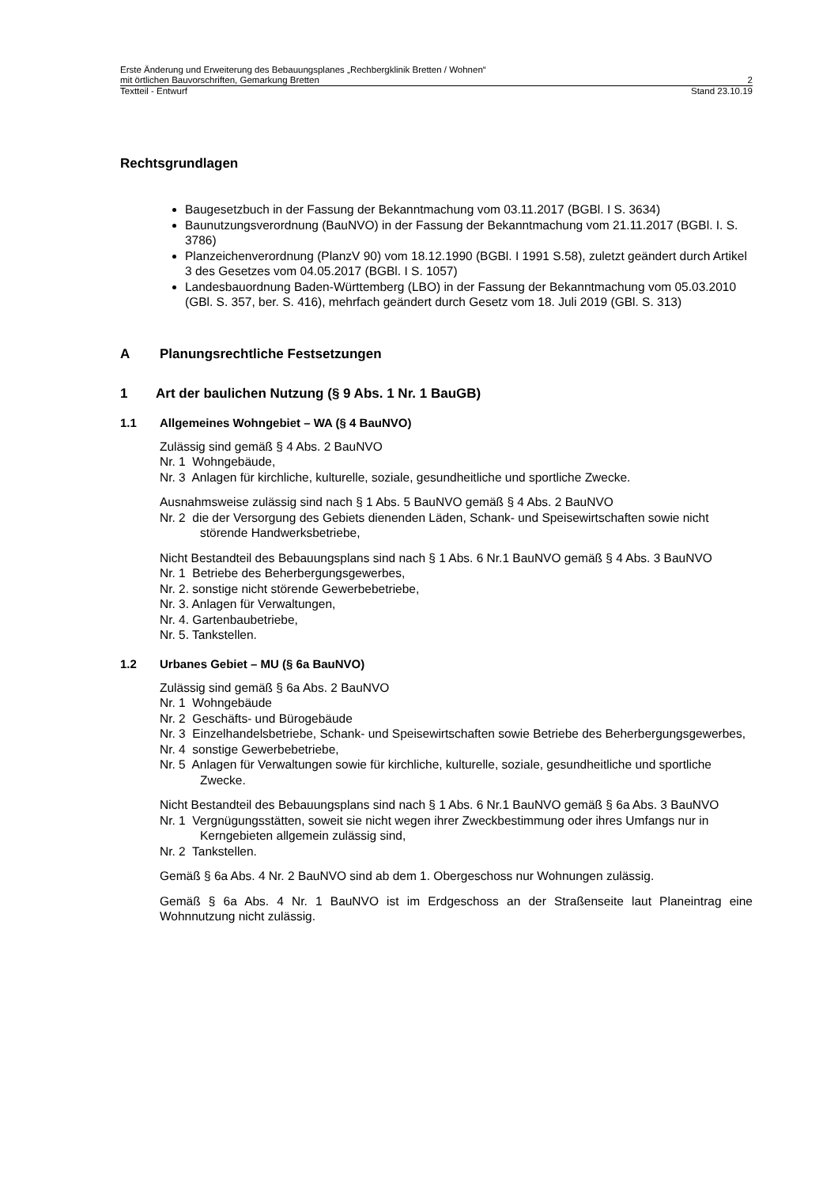Erste Änderung und Erweiterung des Bebauungsplanes „Rechbergklinik Bretten / Wohnen“
mit örtlichen Bauvorschriften, Gemarkung Bretten 2
Textteil - Entwurf Stand 23.10.19
Rechtsgrundlagen
Baugesetzbuch in der Fassung der Bekanntmachung vom 03.11.2017 (BGBl. I S. 3634)
Baunutzungsverordnung (BauNVO) in der Fassung der Bekanntmachung vom 21.11.2017 (BGBl. I. S. 3786)
Planzeichenverordnung (PlanzV 90) vom 18.12.1990 (BGBl. I 1991 S.58), zuletzt geändert durch Artikel 3 des Gesetzes vom 04.05.2017 (BGBl. I S. 1057)
Landesbauordnung Baden-Württemberg (LBO) in der Fassung der Bekanntmachung vom 05.03.2010 (GBl. S. 357, ber. S. 416), mehrfach geändert durch Gesetz vom 18. Juli 2019 (GBl. S. 313)
A Planungsrechtliche Festsetzungen
1 Art der baulichen Nutzung (§ 9 Abs. 1 Nr. 1 BauGB)
1.1 Allgemeines Wohngebiet – WA (§ 4 BauNVO)
Zulässig sind gemäß § 4 Abs. 2 BauNVO
Nr. 1 Wohngebäude,
Nr. 3 Anlagen für kirchliche, kulturelle, soziale, gesundheitliche und sportliche Zwecke.
Ausnahmsweise zulässig sind nach § 1 Abs. 5 BauNVO gemäß § 4 Abs. 2 BauNVO
Nr. 2 die der Versorgung des Gebiets dienenden Läden, Schank- und Speisewirtschaften sowie nicht störende Handwerksbetriebe,
Nicht Bestandteil des Bebauungsplans sind nach § 1 Abs. 6 Nr.1 BauNVO gemäß § 4 Abs. 3 BauNVO
Nr. 1 Betriebe des Beherbergungsgewerbes,
Nr. 2. sonstige nicht störende Gewerbebetriebe,
Nr. 3. Anlagen für Verwaltungen,
Nr. 4. Gartenbaubetriebe,
Nr. 5. Tankstellen.
1.2 Urbanes Gebiet – MU (§ 6a BauNVO)
Zulässig sind gemäß § 6a Abs. 2 BauNVO
Nr. 1 Wohngebäude
Nr. 2 Geschäfts- und Bürogebäude
Nr. 3 Einzelhandelsbetriebe, Schank- und Speisewirtschaften sowie Betriebe des Beherbergungsgewerbes,
Nr. 4 sonstige Gewerbebetriebe,
Nr. 5 Anlagen für Verwaltungen sowie für kirchliche, kulturelle, soziale, gesundheitliche und sportliche Zwecke.
Nicht Bestandteil des Bebauungsplans sind nach § 1 Abs. 6 Nr.1 BauNVO gemäß § 6a Abs. 3 BauNVO
Nr. 1 Vergnügungsstätten, soweit sie nicht wegen ihrer Zweckbestimmung oder ihres Umfangs nur in Kerngebieten allgemein zulässig sind,
Nr. 2 Tankstellen.
Gemäß § 6a Abs. 4 Nr. 2 BauNVO sind ab dem 1. Obergeschoss nur Wohnungen zulässig.
Gemäß § 6a Abs. 4 Nr. 1 BauNVO ist im Erdgeschoss an der Straßenseite laut Planeintrag eine Wohnnutzung nicht zulässig.